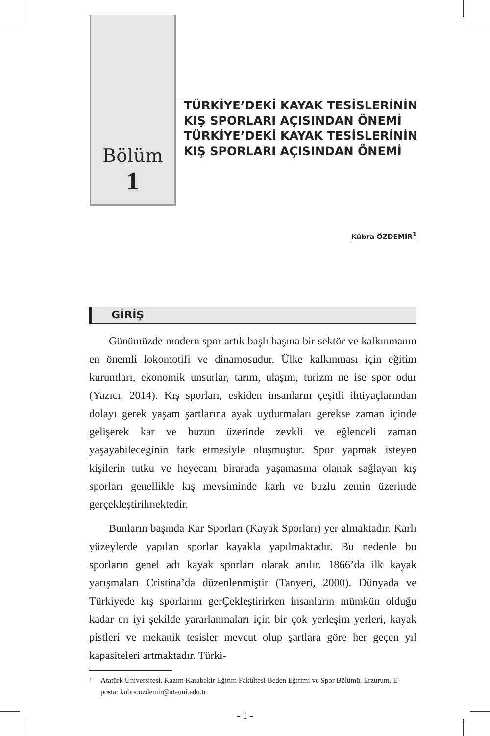Bölüm
1
TÜRKİYE’DEKİ KAYAK TESİSLERİNİN KIŞ SPORLARI AÇISINDAN ÖNEMİ TÜRKİYE’DEKİ KAYAK TESİSLERİNİN KIŞ SPORLARI AÇISINDAN ÖNEMİ
Kübra ÖZDEMİR<sup>1</sup>
GİRİŞ
Günümüzde modern spor artık başlı başına bir sektör ve kalkınmanın en önemli lokomotifi ve dinamosudur. Ülke kalkınması için eğitim kurumları, ekonomik unsurlar, tarım, ulaşım, turizm ne ise spor odur (Yazıcı, 2014). Kış sporları, eskiden insanların çeşitli ihtiyaçlarından dolayı gerek yaşam şartlarına ayak uydurmaları gerekse zaman içinde gelişerek kar ve buzun üzerinde zevkli ve eğlenceli zaman yaşayabileceğinin fark etmesiyle oluşmuştur. Spor yapmak isteyen kişilerin tutku ve heyecanı birarada yaşamasına olanak sağlayan kış sporları genellikle kış mevsiminde karlı ve buzlu zemin üzerinde gerçekleştirilmektedir.
Bunların başında Kar Sporları (Kayak Sporları) yer almaktadır. Karlı yüzeylerde yapılan sporlar kayakla yapılmaktadır. Bu nedenle bu sporların genel adı kayak sporları olarak anılır. 1866’da ilk kayak yarışmaları Cristina’da düzenlenmiştir (Tanyeri, 2000). Dünyada ve Türkiyede kış sporlarını gerÇekleştirirken insanların mümkün olduğu kadar en iyi şekilde yararlanmaları için bir çok yerleşim yerleri, kayak pistleri ve mekanik tesisler mevcut olup şartlara göre her geçen yıl kapasiteleri artmaktadır. Türki-
<sup>1</sup> Atatürk Üniversitesi, Kazım Karabekir Eğitim Fakültesi Beden Eğitimi ve Spor Bölümü, Erzurum, E- posta: kubra.ozdemir@atauni.edu.tr
- 1 -